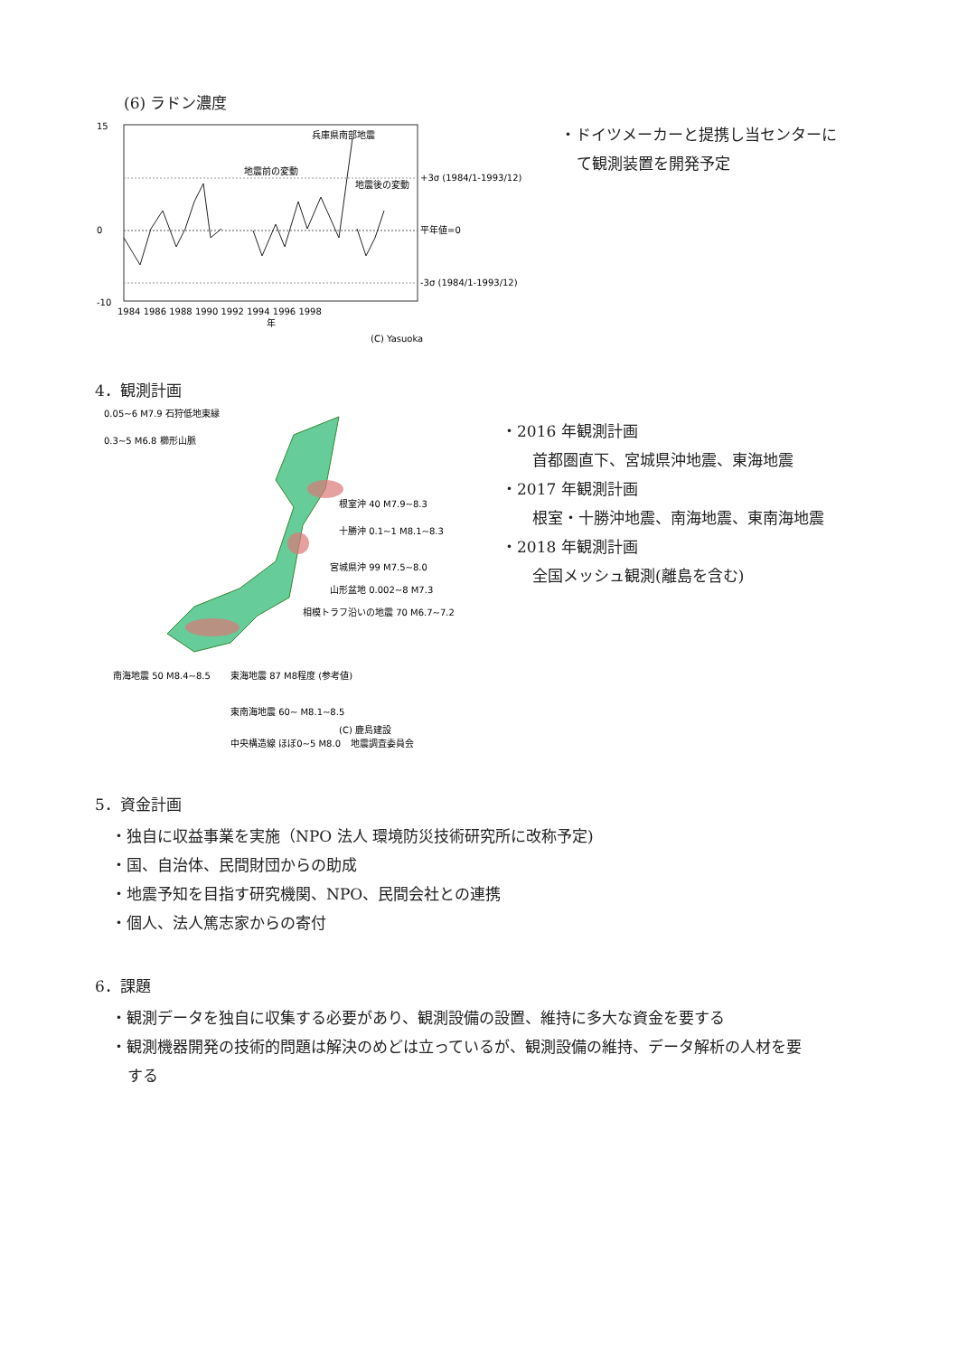(6) ラドン濃度
15
0
-10
兵庫県南部地震
地震前の変動
地震後の変動
+3σ (1984/1-1993/12)
平年値=0
-3σ (1984/1-1993/12)
1984 1986 1988 1990 1992 1994 1996 1998
年
(C) Yasuoka
・ドイツメーカーと提携し当センターに
て観測装置を開発予定
4．観測計画
0.05~6 M7.9 石狩低地東縁
0.3~5 M6.8 櫛形山脈
根室沖 40 M7.9~8.3
十勝沖 0.1~1 M8.1~8.3
宮城県沖 99 M7.5~8.0
山形盆地 0.002~8 M7.3
相模トラフ沿いの地震 70 M6.7~7.2
南海地震 50 M8.4~8.5
東海地震 87 M8程度 (参考値)
東南海地震 60~ M8.1~8.5
中央構造線 ほぼ0~5 M8.0
(C) 鹿島建設
地震調査委員会
・2016 年観測計画
首都圏直下、宮城県沖地震、東海地震
・2017 年観測計画
根室・十勝沖地震、南海地震、東南海地震
・2018 年観測計画
全国メッシュ観測(離島を含む)
5．資金計画
・独自に収益事業を実施（NPO 法人 環境防災技術研究所に改称予定)
・国、自治体、民間財団からの助成
・地震予知を目指す研究機関、NPO、民間会社との連携
・個人、法人篤志家からの寄付
6．課題
・観測データを独自に収集する必要があり、観測設備の設置、維持に多大な資金を要する
・観測機器開発の技術的問題は解決のめどは立っているが、観測設備の維持、データ解析の人材を要
する